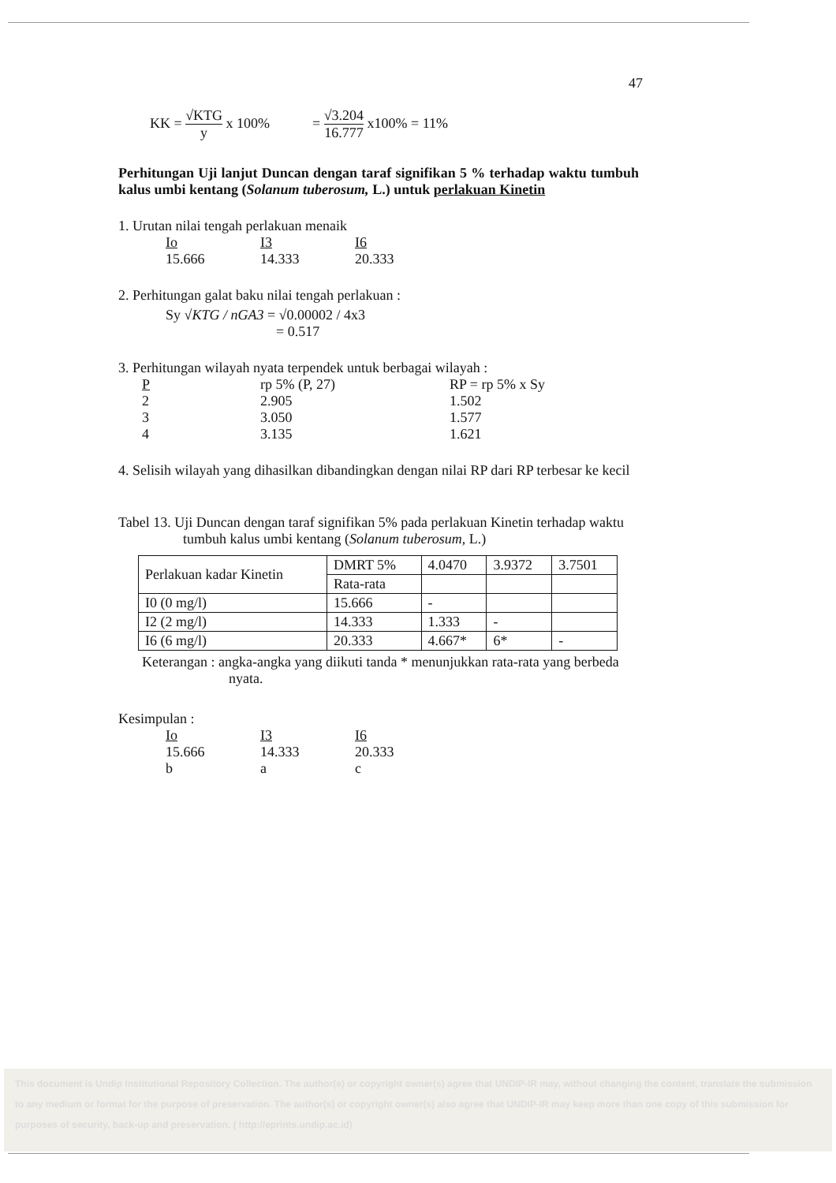47
KK = √KTG y x 100% = √3.204 16.777 x100% = 11%
Perhitungan Uji lanjut Duncan dengan taraf signifikan 5 % terhadap waktu tumbuh kalus umbi kentang (Solanum tuberosum, L.) untuk perlakuan Kinetin
1. Urutan nilai tengah perlakuan menaik
Io I3 I6
15.666 14.333 20.333
2. Perhitungan galat baku nilai tengah perlakuan :
Sy √KTG / nGA3 = √0.00002 / 4x3
= 0.517
3. Perhitungan wilayah nyata terpendek untuk berbagai wilayah :
P rp 5% (P, 27) RP = rp 5% x Sy
2 2.905 1.502
3 3.050 1.577
4 3.135 1.621
4. Selisih wilayah yang dihasilkan dibandingkan dengan nilai RP dari RP terbesar ke kecil
Tabel 13. Uji Duncan dengan taraf signifikan 5% pada perlakuan Kinetin terhadap waktu tumbuh kalus umbi kentang (Solanum tuberosum, L.)
| Perlakuan kadar Kinetin | DMRT 5% | 4.0470 | 3.9372 | 3.7501 |
| | Rata-rata | | | |
| I0 (0 mg/l) | 15.666 | - | | |
| I2 (2 mg/l) | 14.333 | 1.333 | - | |
| I6 (6 mg/l) | 20.333 | 4.667* | 6* | - |
Keterangan : angka-angka yang diikuti tanda * menunjukkan rata-rata yang berbeda nyata.
Kesimpulan :
Io I3 I6
15.666 14.333 20.333
b a c
This document is Undip Institutional Repository Collection. The author(s) or copyright owner(s) agree that UNDIP-IR may, without changing the content, translate the submission to any medium or format for the purpose of preservation. The author(s) or copyright owner(s) also agree that UNDIP-IR may keep more than one copy of this submission for purposes of security, back-up and preservation. ( http://eprints.undip.ac.id)